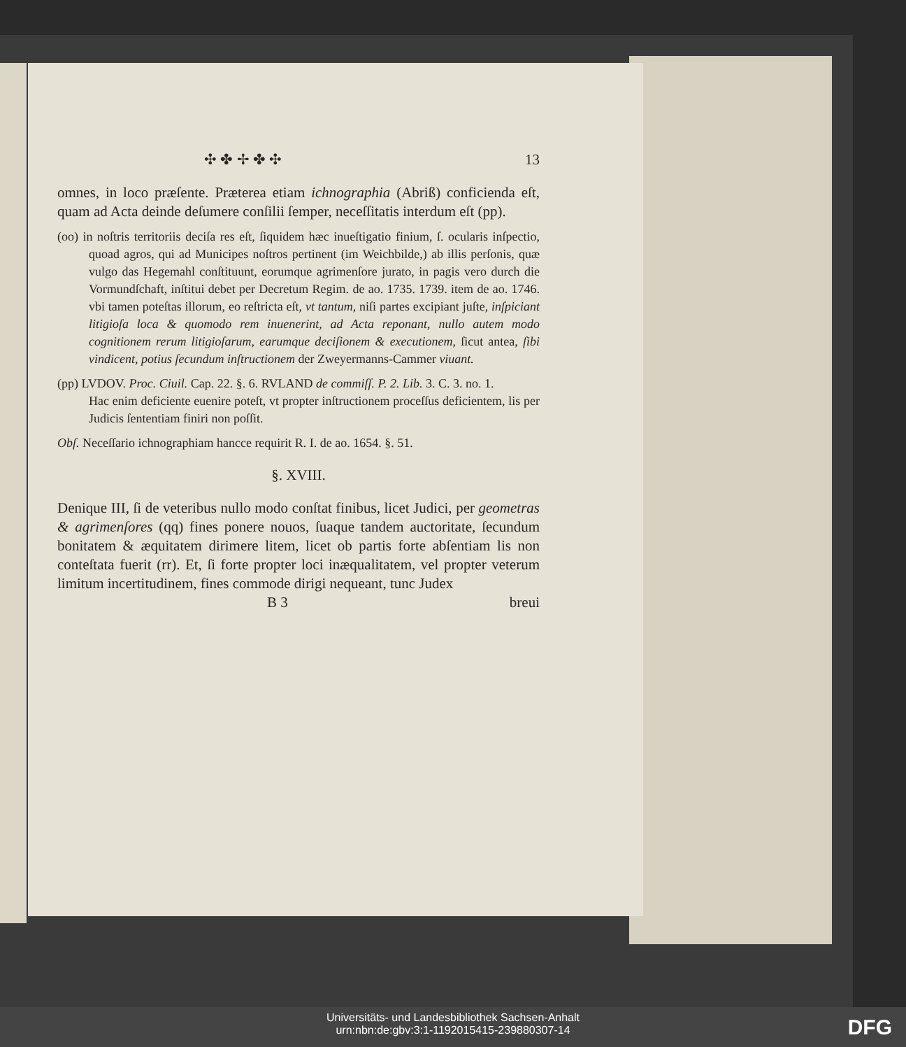✣ ✤ ✢ ✤ ✣ 13
omnes, in loco præſente. Præterea etiam ichnographia (Abriß) conficienda eſt, quam ad Acta deinde deſumere conſilii ſemper, neceſſitatis interdum eſt (pp).
(oo) in noſtris territoriis deciſa res eſt, ſiquidem hæc inueſtigatio finium, ſ. ocularis inſpectio, quoad agros, qui ad Municipes noſtros pertinent (im Weichbilde,) ab illis perſonis, quæ vulgo das Hegemahl conſtituunt, eorumque agrimenſore jurato, in pagis vero durch die Vormundſchaft, inſtitui debet per Decretum Regim. de ao. 1735. 1739. item de ao. 1746. vbi tamen poteſtas illorum, eo reſtricta eſt, vt tantum, niſi partes excipiant juſte, inſpiciant litigioſa loca & quomodo rem inuenerint, ad Acta reponant, nullo autem modo cognitionem rerum litigioſarum, earumque deciſionem & executionem, ſicut antea, ſibi vindicent, potius ſecundum inſtructionem der Zweyermanns-Cammer viuant.
(pp) LVDOV. Proc. Ciuil. Cap. 22. §. 6. RVLAND de commiſſ. P. 2. Lib. 3. C. 3. no. 1.
Hac enim deficiente euenire poteſt, vt propter inſtructionem proceſſus deficientem, lis per Judicis ſententiam finiri non poſſit.
Obſ. Neceſſario ichnographiam hancce requirit R. I. de ao. 1654. §. 51.
§. XVIII.
Denique III, ſi de veteribus nullo modo conſtat finibus, licet Judici, per geometras & agrimenſores (qq) fines ponere nouos, ſuaque tandem auctoritate, ſecundum bonitatem & æquitatem dirimere litem, licet ob partis forte abſentiam lis non conteſtata fuerit (rr). Et, ſi forte propter loci inæqualitatem, vel propter veterum limitum incertitudinem, fines commode dirigi nequeant, tunc Judex
B 3 breui
Universitäts- und Landesbibliothek Sachsen-Anhalt
urn:nbn:de:gbv:3:1-1192015415-239880307-14
DFG